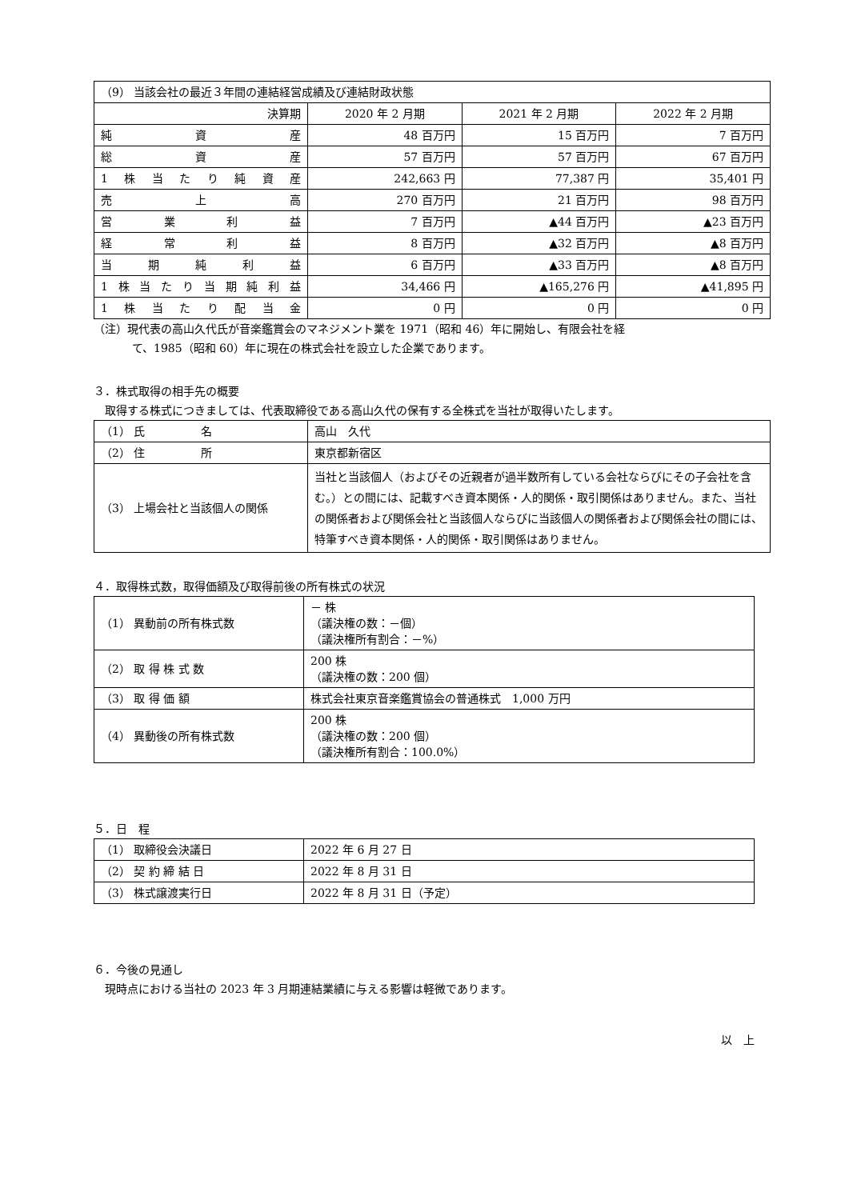| （9） 当該会社の最近３年間の連結経営成績及び連結財政状態 | | | |
| 決算期 | 2020 年 2 月期 | 2021 年 2 月期 | 2022 年 2 月期 |
| 純資産 | 48 百万円 | 15 百万円 | 7 百万円 |
| 総資産 | 57 百万円 | 57 百万円 | 67 百万円 |
| 1株当たり純資産 | 242,663 円 | 77,387 円 | 35,401 円 |
| 売上高 | 270 百万円 | 21 百万円 | 98 百万円 |
| 営業利益 | 7 百万円 | ▲44 百万円 | ▲23 百万円 |
| 経常利益 | 8 百万円 | ▲32 百万円 | ▲8 百万円 |
| 当期純利益 | 6 百万円 | ▲33 百万円 | ▲8 百万円 |
| 1株当たり当期純利益 | 34,466 円 | ▲165,276 円 | ▲41,895 円 |
| 1株当たり配当金 | 0 円 | 0 円 | 0 円 |
（注）現代表の高山久代氏が音楽鑑賞会のマネジメント業を 1971（昭和 46）年に開始し、有限会社を経
て、1985（昭和 60）年に現在の株式会社を設立した企業であります。
３．株式取得の相手先の概要
　取得する株式につきましては、代表取締役である高山久代の保有する全株式を当社が取得いたします。
| （1） 氏 名 | 高山 久代 |
| （2） 住 所 | 東京都新宿区 |
| （3） 上場会社と当該個人の関係 | 当社と当該個人（およびその近親者が過半数所有している会社ならびにその子会社を含む。）との間には、記載すべき資本関係・人的関係・取引関係はありません。また、当社の関係者および関係会社と当該個人ならびに当該個人の関係者および関係会社の間には、特筆すべき資本関係・人的関係・取引関係はありません。 |
４．取得株式数，取得価額及び取得前後の所有株式の状況
| （1） 異動前の所有株式数 | － 株 （議決権の数：－個） （議決権所有割合：－%） |
| （2） 取 得 株 式 数 | 200 株 （議決権の数：200 個） |
| （3） 取 得 価 額 | 株式会社東京音楽鑑賞協会の普通株式 1,000 万円 |
| （4） 異動後の所有株式数 | 200 株 （議決権の数：200 個） （議決権所有割合：100.0%） |
５．日　程
| （1） 取締役会決議日 | 2022 年 6 月 27 日 |
| （2） 契 約 締 結 日 | 2022 年 8 月 31 日 |
| （3） 株式譲渡実行日 | 2022 年 8 月 31 日（予定） |
６．今後の見通し
　現時点における当社の 2023 年 3 月期連結業績に与える影響は軽微であります。
以　上